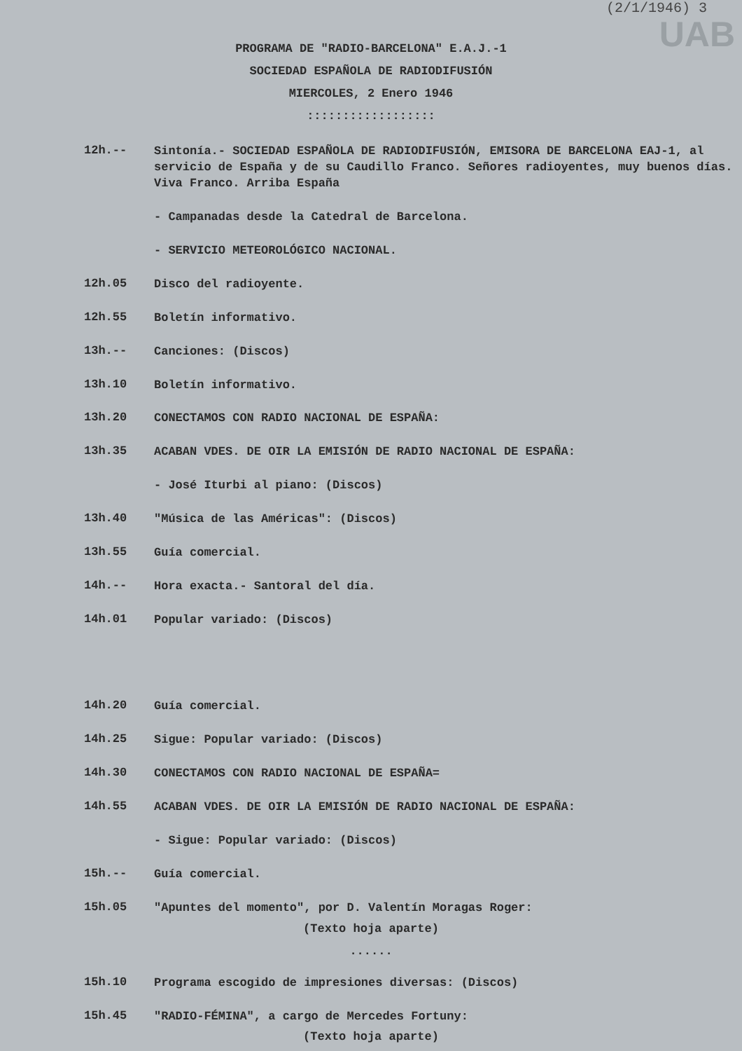(2/1/1946) 3
UAB
PROGRAMA DE "RADIO-BARCELONA" E.A.J.-1
SOCIEDAD ESPAÑOLA DE RADIODIFUSIÓN
MIERCOLES, 2 Enero 1946
::::::::::::::::::
12h.-- Sintonía.- SOCIEDAD ESPAÑOLA DE RADIODIFUSIÓN, EMISORA DE BARCELONA EAJ-1, al servicio de España y de su Caudillo Franco. Señores radioyentes, muy buenos días. Viva Franco. Arriba España
- Campanadas desde la Catedral de Barcelona.
- SERVICIO METEOROLÓGICO NACIONAL.
12h.05 Disco del radioyente.
12h.55 Boletín informativo.
13h.-- Canciones: (Discos)
13h.10 Boletín informativo.
13h.20 CONECTAMOS CON RADIO NACIONAL DE ESPAÑA:
13h.35 ACABAN VDES. DE OIR LA EMISIÓN DE RADIO NACIONAL DE ESPAÑA:
- José Iturbi al piano: (Discos)
13h.40 "Música de las Américas": (Discos)
13h.55 Guía comercial.
14h.-- Hora exacta.- Santoral del día.
14h.01 Popular variado: (Discos)
14h.20 Guía comercial.
14h.25 Sigue: Popular variado: (Discos)
14h.30 CONECTAMOS CON RADIO NACIONAL DE ESPAÑA=
14h.55 ACABAN VDES. DE OIR LA EMISIÓN DE RADIO NACIONAL DE ESPAÑA:
- Sigue: Popular variado: (Discos)
15h.-- Guía comercial.
15h.05 "Apuntes del momento", por D. Valentín Moragas Roger:
(Texto hoja aparte)
......
15h.10 Programa escogido de impresiones diversas: (Discos)
15h.45 "RADIO-FÉMINA", a cargo de Mercedes Fortuny:
(Texto hoja aparte)
......